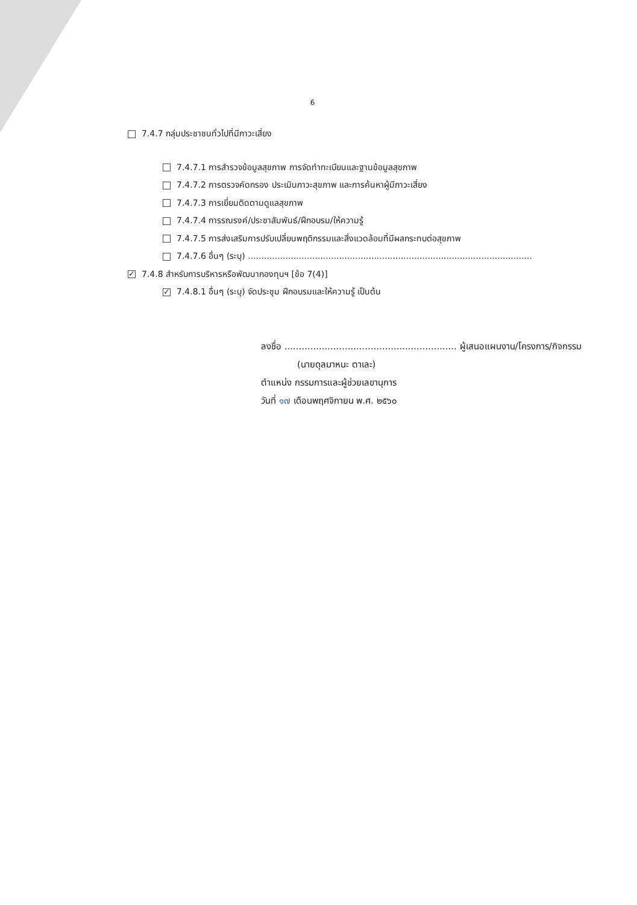6
7.4.7 กลุ่มประชาชนทั่วไปที่มีภาวะเสี่ยง
7.4.7.1 การสำรวจข้อมูลสุขภาพ การจัดทำทะเบียนและฐานข้อมูลสุขภาพ
7.4.7.2 การตรวจคัดกรอง ประเมินภาวะสุขภาพ และการค้นหาผู้มีภาวะเสี่ยง
7.4.7.3 การเยี่ยมติดตามดูแลสุขภาพ
7.4.7.4 การรณรงค์/ประชาสัมพันธ์/ฝึกอบรม/ให้ความรู้
7.4.7.5 การส่งเสริมการปรับเปลี่ยนพฤติกรรมและสิ่งแวดล้อมที่มีผลกระทบต่อสุขภาพ
7.4.7.6 อื่นๆ (ระบุ) ..........................................................................................................
✓ 7.4.8 สำหรับการบริหารหรือพัฒนากองทุนฯ [ข้อ 7(4)]
✓ 7.4.8.1 อื่นๆ (ระบุ) จัดประชุม ฝึกอบรมและให้ความรู้ เป็นต้น
ลงชื่อ ............................................................ ผู้เสนอแผนงาน/โครงการ/กิจกรรม
(นายดุลมาหนะ ตาเละ)
ตำแหน่ง กรรมการและผู้ช่วยเลขานุการ
วันที่ ๑๗ เดือนพฤศจิกายน พ.ศ. ๒๕๖๐